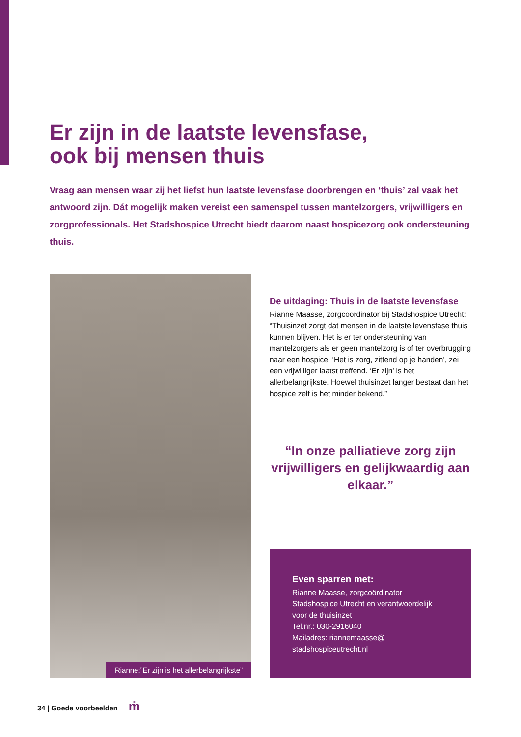Er zijn in de laatste levensfase,
ook bij mensen thuis
Vraag aan mensen waar zij het liefst hun laatste levensfase doorbrengen en ‘thuis’ zal vaak het antwoord zijn. Dát mogelijk maken vereist een samenspel tussen mantelzorgers, vrijwilligers en zorgprofessionals. Het Stadshospice Utrecht biedt daarom naast hospicezorg ook ondersteuning thuis.
Rianne:”Er zijn is het allerbelangrijkste”
De uitdaging: Thuis in de laatste levensfase
Rianne Maasse, zorgcoördinator bij Stadshospice Utrecht: “Thuisinzet zorgt dat mensen in de laatste levensfase thuis kunnen blijven. Het is er ter ondersteuning van mantelzorgers als er geen mantelzorg is of ter overbrugging naar een hospice. ‘Het is zorg, zittend op je handen’, zei een vrijwilliger laatst treffend. ‘Er zijn’ is het allerbelangrijkste. Hoewel thuisinzet langer bestaat dan het hospice zelf is het minder bekend.”
“In onze palliatieve zorg zijn vrijwilligers en gelijkwaardig aan elkaar.”
Even sparren met:
Rianne Maasse, zorgcoördinator Stadshospice Utrecht en verantwoordelijk voor de thuisinzet
Tel.nr.: 030-2916040
Mailadres: riannemaasse@
stadshospiceutrecht.nl
34 | Goede voorbeelden ṁ